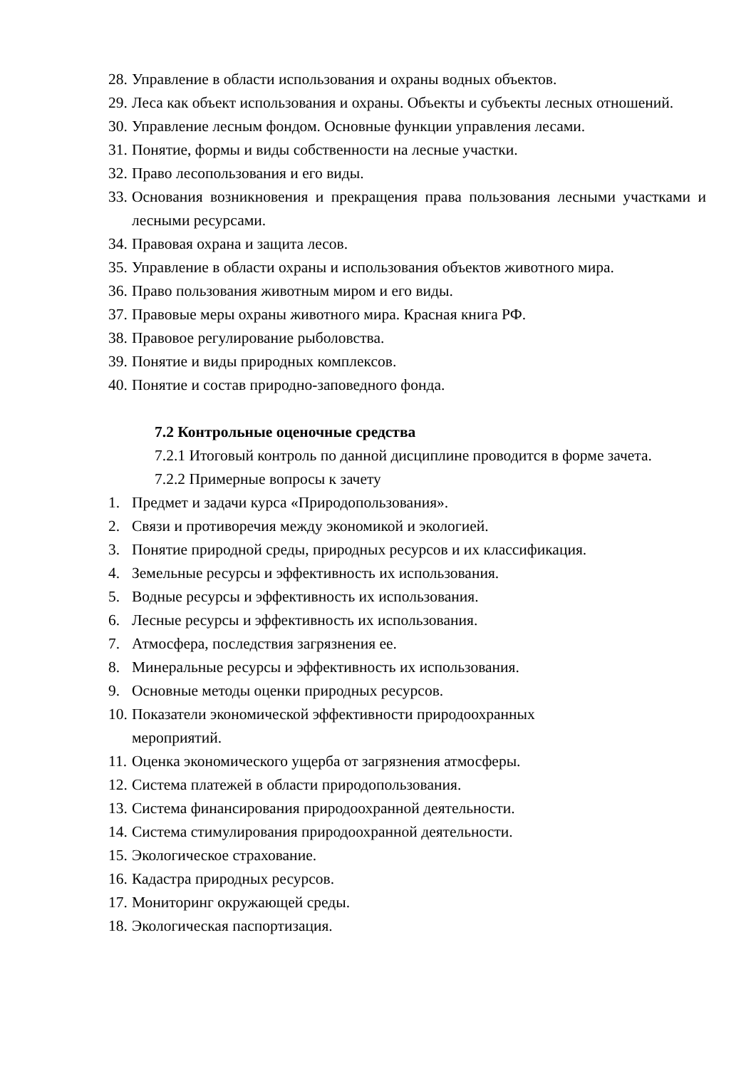28. Управление в области использования и охраны водных объектов.
29. Леса как объект использования и охраны. Объекты и субъекты лесных отношений.
30. Управление лесным фондом. Основные функции управления лесами.
31. Понятие, формы и виды собственности на лесные участки.
32. Право лесопользования и его виды.
33. Основания возникновения и прекращения права пользования лесными участками и лесными ресурсами.
34. Правовая охрана и защита лесов.
35. Управление в области охраны и использования объектов животного мира.
36. Право пользования животным миром и его виды.
37. Правовые меры охраны животного мира. Красная книга РФ.
38. Правовое регулирование рыболовства.
39. Понятие и виды природных комплексов.
40. Понятие и состав природно-заповедного фонда.
7.2 Контрольные оценочные средства
7.2.1 Итоговый контроль по данной дисциплине проводится в форме зачета.
7.2.2 Примерные вопросы к зачету
1. Предмет и задачи курса «Природопользования».
2. Связи и противоречия между экономикой и экологией.
3. Понятие природной среды, природных ресурсов и их классификация.
4. Земельные ресурсы и эффективность их использования.
5. Водные ресурсы и эффективность их использования.
6. Лесные ресурсы и эффективность их использования.
7. Атмосфера, последствия загрязнения ее.
8. Минеральные ресурсы и эффективность их использования.
9. Основные методы оценки природных ресурсов.
10. Показатели экономической эффективности природоохранных
мероприятий.
11. Оценка экономического ущерба от загрязнения атмосферы.
12. Система платежей в области природопользования.
13. Система финансирования природоохранной деятельности.
14. Система стимулирования природоохранной деятельности.
15. Экологическое страхование.
16. Кадастра природных ресурсов.
17. Мониторинг окружающей среды.
18. Экологическая паспортизация.